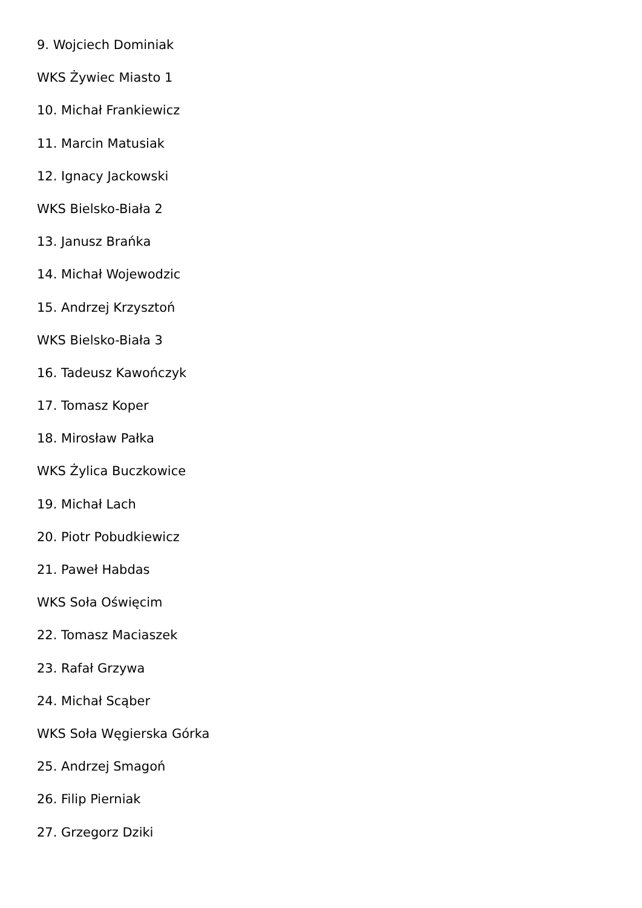9. Wojciech Dominiak
WKS Żywiec Miasto 1
10. Michał Frankiewicz
11. Marcin Matusiak
12. Ignacy Jackowski
WKS Bielsko-Biała 2
13. Janusz Brańka
14. Michał Wojewodzic
15. Andrzej Krzysztoń
WKS Bielsko-Biała 3
16. Tadeusz Kawończyk
17. Tomasz Koper
18. Mirosław Pałka
WKS Żylica Buczkowice
19. Michał Lach
20. Piotr Pobudkiewicz
21. Paweł Habdas
WKS Soła Oświęcim
22. Tomasz Maciaszek
23. Rafał Grzywa
24. Michał Scąber
WKS Soła Węgierska Górka
25. Andrzej Smagoń
26. Filip Pierniak
27. Grzegorz Dziki